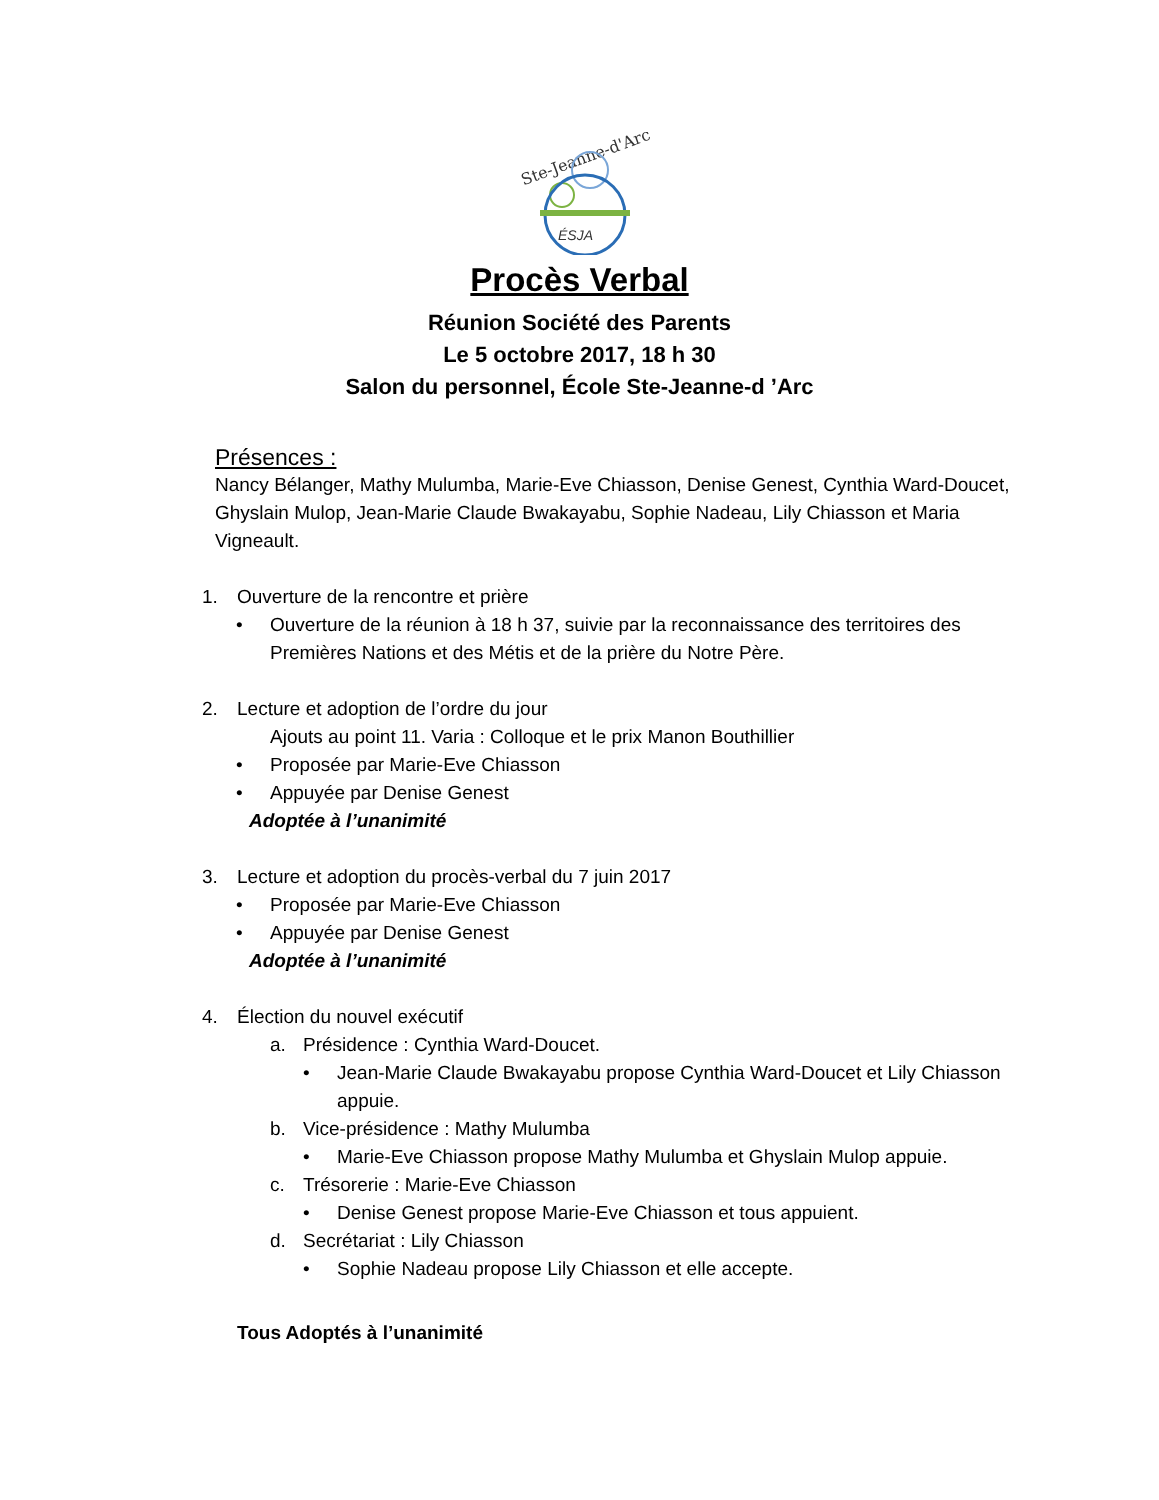Ste-Jeanne-d'Arc
ÉSJA
Procès Verbal
Réunion Société des Parents
Le 5 octobre 2017, 18 h 30
Salon du personnel, École Ste-Jeanne-d ’Arc
Présences :
Nancy Bélanger, Mathy Mulumba, Marie-Eve Chiasson, Denise Genest, Cynthia Ward-Doucet, Ghyslain Mulop, Jean-Marie Claude Bwakayabu, Sophie Nadeau, Lily Chiasson et Maria Vigneault.
1. Ouverture de la rencontre et prière
• Ouverture de la réunion à 18 h 37, suivie par la reconnaissance des territoires des Premières Nations et des Métis et de la prière du Notre Père.
2. Lecture et adoption de l’ordre du jour
Ajouts au point 11. Varia : Colloque et le prix Manon Bouthillier
• Proposée par Marie-Eve Chiasson
• Appuyée par Denise Genest
Adoptée à l’unanimité
3. Lecture et adoption du procès-verbal du 7 juin 2017
• Proposée par Marie-Eve Chiasson
• Appuyée par Denise Genest
Adoptée à l’unanimité
4. Élection du nouvel exécutif
a. Présidence : Cynthia Ward-Doucet.
• Jean-Marie Claude Bwakayabu propose Cynthia Ward-Doucet et Lily Chiasson appuie.
b. Vice-présidence : Mathy Mulumba
• Marie-Eve Chiasson propose Mathy Mulumba et Ghyslain Mulop appuie.
c. Trésorerie : Marie-Eve Chiasson
• Denise Genest propose Marie-Eve Chiasson et tous appuient.
d. Secrétariat : Lily Chiasson
• Sophie Nadeau propose Lily Chiasson et elle accepte.
Tous Adoptés à l’unanimité